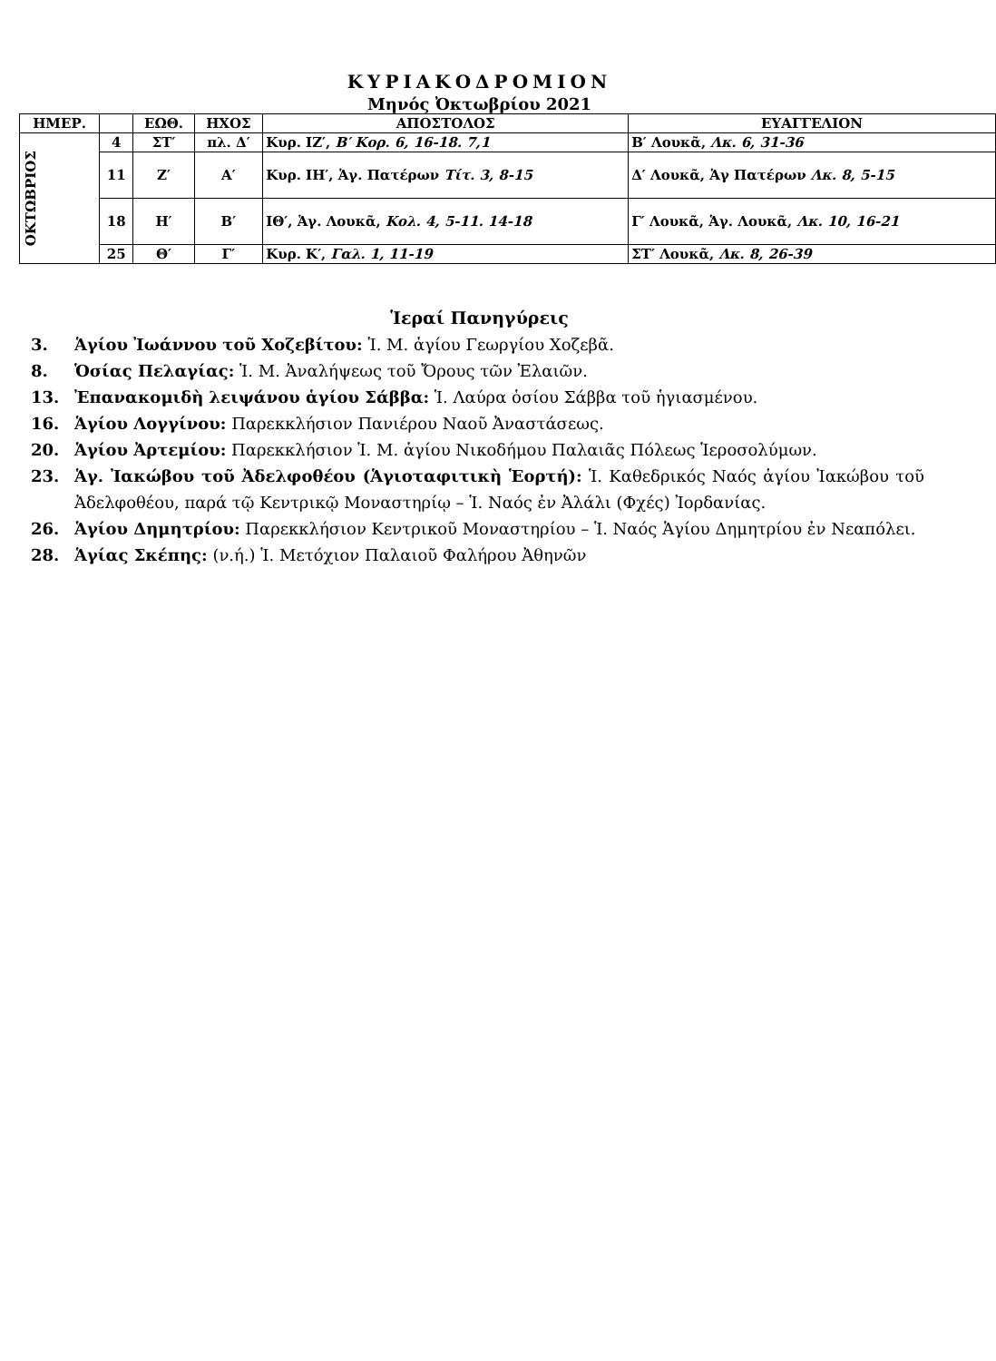ΚΥΡΙΑΚΟΔΡΟΜΙΟΝ
Μηνός Ὀκτωβρίου 2021
| ΗΜΕΡ. | | ΕΩΘ. | ΗΧΟΣ | ΑΠΟΣΤΟΛΟΣ | ΕΥΑΓΓΕΛΙΟΝ |
| --- | --- | --- | --- | --- | --- |
| ΟΚΤΩΒΡΙΟΣ | 4 | ΣΤ′ | πλ. Δ′ | Κυρ. ΙΖ′, Β′ Κορ. 6, 16-18. 7,1 | Β′ Λουκᾶ, Λκ. 6, 31-36 |
| | 11 | Ζ′ | Α′ | Κυρ. ΙΗ′, Ἁγ. Πατέρων Τίτ. 3, 8-15 | Δ′ Λουκᾶ, Ἁγ Πατέρων Λκ. 8, 5-15 |
| | 18 | Η′ | Β′ | ΙΘ′, Ἁγ. Λουκᾶ, Κολ. 4, 5-11. 14-18 | Γ′ Λουκᾶ, Ἁγ. Λουκᾶ, Λκ. 10, 16-21 |
| | 25 | Θ′ | Γ′ | Κυρ. Κ′, Γαλ. 1, 11-19 | ΣΤ′ Λουκᾶ, Λκ. 8, 26-39 |
Ἱεραί Πανηγύρεις
3. Ἁγίου Ἰωάννου τοῦ Χοζεβίτου: Ἱ. Μ. ἁγίου Γεωργίου Χοζεβᾶ.
8. Ὁσίας Πελαγίας: Ἱ. Μ. Ἀναλήψεως τοῦ Ὄρους τῶν Ἐλαιῶν.
13. Ἐπανακομιδὴ λειψάνου ἁγίου Σάββα: Ἱ. Λαύρα ὁσίου Σάββα τοῦ ἡγιασμένου.
16. Ἁγίου Λογγίνου: Παρεκκλήσιον Πανιέρου Ναοῦ Ἀναστάσεως.
20. Ἁγίου Ἀρτεμίου: Παρεκκλήσιον Ἱ. Μ. ἁγίου Νικοδήμου Παλαιᾶς Πόλεως Ἱεροσολύμων.
23. Ἁγ. Ἰακώβου τοῦ Ἀδελφοθέου (Ἁγιοταφιτικὴ Ἑορτή): Ἱ. Καθεδρικός Ναός ἁγίου Ἰακώβου τοῦ Ἀδελφοθέου, παρά τῷ Κεντρικῷ Μοναστηρίῳ – Ἱ. Ναός ἐν Ἀλάλι (Φχές) Ἰορδανίας.
26. Ἁγίου Δημητρίου: Παρεκκλήσιον Κεντρικοῦ Μοναστηρίου – Ἱ. Ναός Ἁγίου Δημητρίου ἐν Νεαπόλει.
28. Ἁγίας Σκέπης: (ν.ή.) Ἱ. Μετόχιον Παλαιοῦ Φαλήρου Ἀθηνῶν